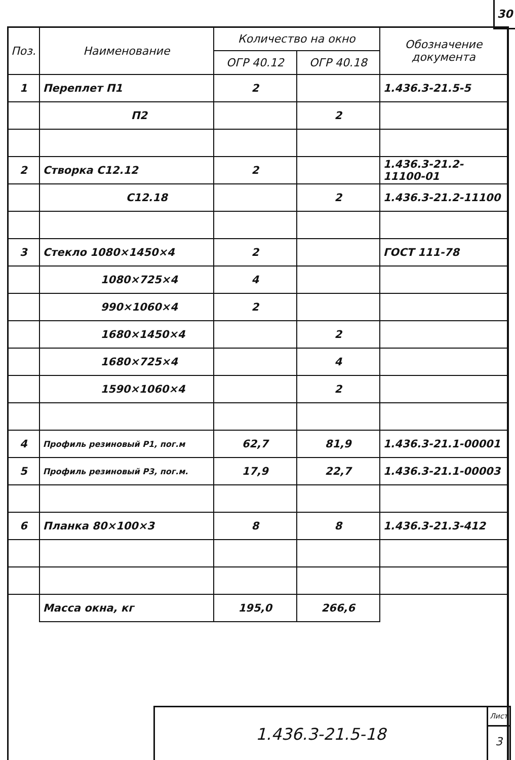30
| Поз. | Наименование | Количество на окно | | Обозначение документа |
| --- | --- | --- | --- | --- |
| | | ОГР 40.12 | ОГР 40.18 | |
| 1 | Переплет П1 | 2 | | 1.436.3-21.5-5 |
| | П2 | | 2 | |
| 2 | Створка С12.12 | 2 | | 1.436.3-21.2-11100-01 |
| | С12.18 | | 2 | 1.436.3-21.2-11100 |
| 3 | Стекло 1080×1450×4 | 2 | | ГОСТ 111-78 |
| | 1080×725×4 | 4 | | |
| | 990×1060×4 | 2 | | |
| | 1680×1450×4 | | 2 | |
| | 1680×725×4 | | 4 | |
| | 1590×1060×4 | | 2 | |
| 4 | Профиль резиновый Р1, пог.м | 62,7 | 81,9 | 1.436.3-21.1-00001 |
| 5 | Профиль резиновый Р3, пог.м. | 17,9 | 22,7 | 1.436.3-21.1-00003 |
| 6 | Планка 80×100×3 | 8 | 8 | 1.436.3-21.3-412 |
| | Масса окна, кг | 195,0 | 266,6 | |
1.436.3-21.5-18
Лист
3